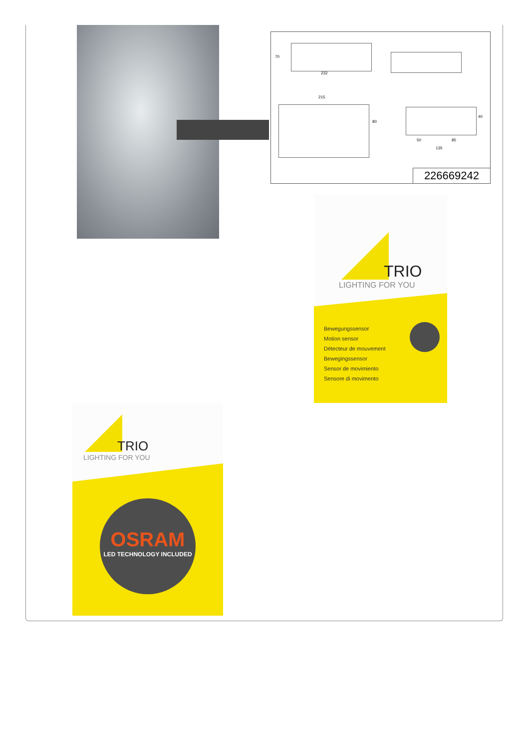232
70
215
80
40
50 85
135
226669242
TRIO
LIGHTING FOR YOU
Bewegungssensor
Motion sensor
Détecteur de mouvement
Bewegingssensor
Sensor de movimiento
Sensore di movimento
TRIO
LIGHTING FOR YOU
OSRAM
LED TECHNOLOGY INCLUDED